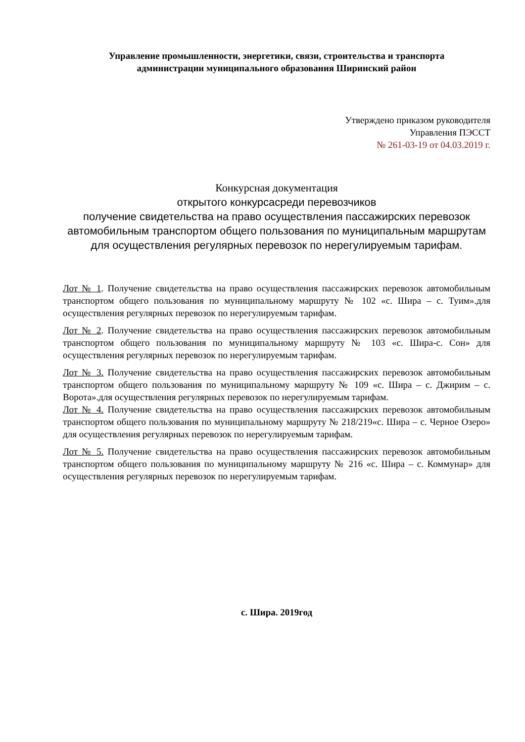Управление промышленности, энергетики, связи, строительства и транспорта
администрации муниципального образования Ширинский район
Утверждено приказом руководителя
Управления ПЭССТ
№ 261-03-19 от 04.03.2019 г.
Конкурсная документация
открытого конкурсасреди перевозчиков
получение свидетельства на право осуществления пассажирских перевозок автомобильным транспортом общего пользования по муниципальным маршрутам для осуществления регулярных перевозок по нерегулируемым тарифам.
Лот № 1. Получение свидетельства на право осуществления пассажирских перевозок автомобильным транспортом общего пользования по муниципальному маршруту № 102 «с. Шира – с. Туим».для осуществления регулярных перевозок по нерегулируемым тарифам.
Лот № 2. Получение свидетельства на право осуществления пассажирских перевозок автомобильным транспортом общего пользования по муниципальному маршруту № 103 «с. Шира-с. Сон» для осуществления регулярных перевозок по нерегулируемым тарифам.
Лот № 3. Получение свидетельства на право осуществления пассажирских перевозок автомобильным транспортом общего пользования по муниципальному маршруту № 109 «с. Шира – с. Джирим – с. Ворота».для осуществления регулярных перевозок по нерегулируемым тарифам.
Лот № 4. Получение свидетельства на право осуществления пассажирских перевозок автомобильным транспортом общего пользования по муниципальному маршруту № 218/219«с. Шира – с. Черное Озеро» для осуществления регулярных перевозок по нерегулируемым тарифам.
Лот № 5. Получение свидетельства на право осуществления пассажирских перевозок автомобильным транспортом общего пользования по муниципальному маршруту № 216 «с. Шира – с. Коммунар» для осуществления регулярных перевозок по нерегулируемым тарифам.
с. Шира. 2019год